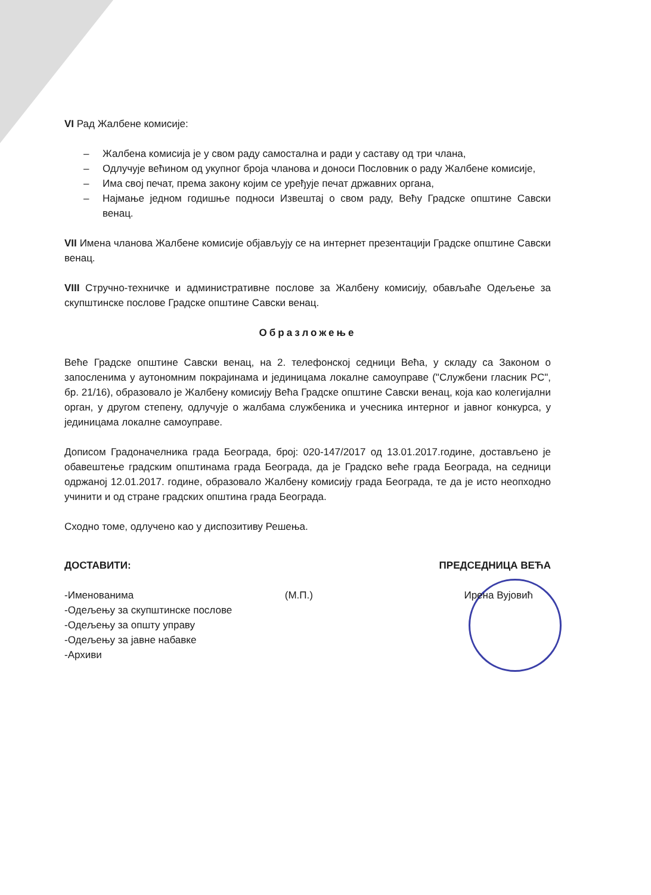VI Рад Жалбене комисије:
– Жалбена комисија је у свом раду самостална и ради у саставу од три члана,
– Одлучује већином од укупног броја чланова и доноси Пословник о раду Жалбене комисије,
– Има свој печат, према закону којим се уређује печат државних органа,
– Најмање једном годишње подноси Извештај о свом раду, Већу Градске општине Савски венац.
VII Имена чланова Жалбене комисије објављују се на интернет презентацији Градске општине Савски венац.
VIII Стручно-техничке и административне послове за Жалбену комисију, обављаће Одељење за скупштинске послове Градске општине Савски венац.
Образложење
Веће Градске општине Савски венац, на 2. телефонској седници Већа, у складу са Законом о запосленима у аутономним покрајинама и јединицама локалне самоуправе ("Службени гласник РС", бр. 21/16), образовало је Жалбену комисију Већа Градске општине Савски венац, која као колегијални орган, у другом степену, одлучује о жалбама службеника и учесника интерног и јавног конкурса, у јединицама локалне самоуправе.
Дописом Градоначелника града Београда, број: 020-147/2017 од 13.01.2017.године, достављено је обавештење градским општинама града Београда, да је Градско веће града Београда, на седници одржаној 12.01.2017. године, образовало Жалбену комисију града Београда, те да је исто неопходно учинити и од стране градских општина града Београда.
Сходно томе, одлучено као у диспозитиву Решења.
ДОСТАВИТИ: ПРЕДСЕДНИЦА ВЕЋА
-Именованима (М.П.) Ирена Вујовић
-Одељењу за скупштинске послове
-Одељењу за општу управу
-Одељењу за јавне набавке
-Архиви